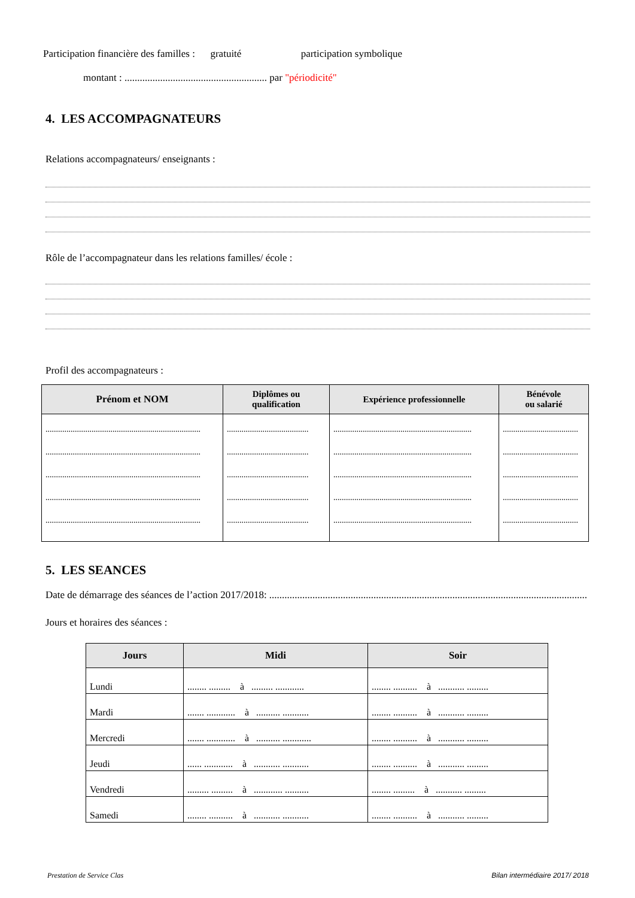Participation financière des familles : gratuité participation symbolique
montant : ........................................................ par "périodicité"
4. LES ACCOMPAGNATEURS
Relations accompagnateurs/ enseignants :
Rôle de l’accompagnateur dans les relations familles/ école :
Profil des accompagnateurs :
| Prénom et NOM | Diplômes ou qualification | Expérience professionnelle | Bénévole ou salarié |
| --- | --- | --- | --- |
| .......................................................................... .......................................................................... .......................................................................... .......................................................................... .......................................................................... | ....................................... ....................................... ....................................... ....................................... ....................................... | .................................................................. .................................................................. .................................................................. .................................................................. .................................................................. | .................................... .................................... .................................... .................................... .................................... |
5. LES SEANCES
Date de démarrage des séances de l’action 2017/2018: .............................................................................................................................
Jours et horaires des séances :
| Jours | Midi | Soir |
| --- | --- | --- |
| Lundi | ........ ......... à ......... ............ | ........ .......... à ........... ......... |
| Mardi | ....... ............ à .......... ........... | ........ .......... à ........... ......... |
| Mercredi | ....... ............ à .......... ............ | ........ .......... à ........... ......... |
| Jeudi | ...... ............ à ........... ........... | ........ .......... à ........... ......... |
| Vendredi | ......... ......... à ............ .......... | ........ ......... à ........... ......... |
| Samedi | ........ .......... à ........... ........... | ........ .......... à ........... ......... |
Prestation de Service Clas Bilan intermédiaire 2017/ 2018